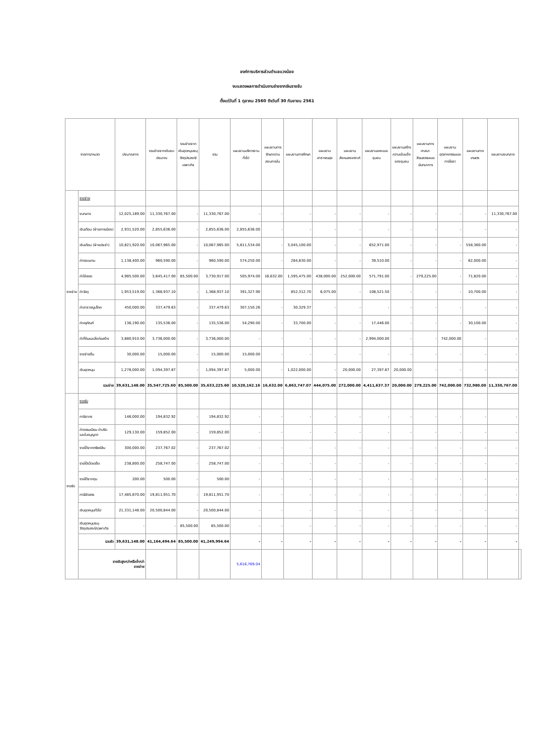องค์การบริหารส่วนตำบลแวงน้อย
งบแสดงผลการดำเนินงานจ่ายจากเงินรายรับ
ตั้งแต่วันที่ 1 ตุลาคม 2560 ถึงวันที่ 30 กันยายน 2561
| รายการ/หมวด | | ประมาณการ | รวมจ่ายจากเงินงบประมาณ | รวมจ่ายจากเงินอุดหนุนระบุวัตถุประสงค์/เฉพาะกิจ | รวม | แผนงานบริหารงานทั่วไป | แผนงานการรักษาความสงบภายใน | แผนงานการศึกษา | แผนงานสาธารณสุข | แผนงานสังคมสงเคราะห์ | แผนงานเคหะและชุมชน | แผนงานสร้างความเข้มแข็งของชุมชน | แผนงานการศาสนาวัฒนธรรมและนันทนาการ | แผนงานอุตสาหกรรมและการโยธา | แผนงานการเกษตร | แผนงานงบกลาง | |
| --- | --- | --- | --- | --- | --- | --- | --- | --- | --- | --- | --- | --- | --- | --- | --- | --- | --- |
| รายจ่าย | รายจ่าย | | | | | | | | | | | | | | | | |
| | งบกลาง | 12,025,189.00 | 11,330,767.00 | - | 11,330,767.00 | - | - | - | - | - | - | - | - | - | - | 11,330,767.00 | |
| | เงินเดือน (ฝ่ายการเมือง) | 2,931,520.00 | 2,855,636.00 | - | 2,855,636.00 | 2,855,636.00 | - | - | - | - | - | - | - | - | - | - | |
| | เงินเดือน (ฝ่ายประจำ) | 10,821,920.00 | 10,067,965.00 | - | 10,067,965.00 | 5,811,534.00 | - | 3,045,100.00 | - | - | 652,971.00 | - | - | - | 558,360.00 | - | |
| | ค่าตอบแทน | 1,138,400.00 | 960,590.00 | - | 960,590.00 | 574,250.00 | - | 284,830.00 | - | - | 39,510.00 | - | - | - | 62,000.00 | - | |
| | ค่าใช้สอย | 4,985,500.00 | 3,645,417.00 | 85,500.00 | 3,730,917.00 | 505,974.00 | 16,632.00 | 1,595,475.00 | 438,000.00 | 252,000.00 | 571,791.00 | - | 279,225.00 | - | 71,820.00 | - | |
| | ค่าวัสดุ | 1,953,519.00 | 1,368,937.10 | - | 1,368,937.10 | 391,327.90 | - | 852,312.70 | 6,075.00 | - | 108,521.50 | - | - | - | 10,700.00 | - | |
| | ค่าสาธารณูปโภค | 450,000.00 | 337,479.63 | - | 337,479.63 | 307,150.26 | - | 30,329.37 | - | - | - | - | - | - | - | - | |
| | ค่าครุภัณฑ์ | 136,190.00 | 135,536.00 | - | 135,536.00 | 54,290.00 | - | 33,700.00 | - | - | 17,446.00 | - | - | - | 30,100.00 | - | |
| | ค่าที่ดินและสิ่งก่อสร้าง | 3,880,910.00 | 3,736,000.00 | - | 3,736,000.00 | - | - | - | - | - | 2,994,000.00 | - | - | 742,000.00 | - | - | |
| | รายจ่ายอื่น | 30,000.00 | 15,000.00 | - | 15,000.00 | 15,000.00 | - | - | - | - | - | - | - | - | - | - | |
| | เงินอุดหนุน | 1,278,000.00 | 1,094,397.87 | - | 1,094,397.87 | 5,000.00 | - | 1,022,000.00 | - | 20,000.00 | 27,397.87 | 20,000.00 | - | - | - | - | |
| | รวมจ่าย | 39,631,148.00 | 35,547,725.60 | 85,500.00 | 35,633,225.60 | 10,520,162.16 | 16,632.00 | 6,863,747.07 | 444,075.00 | 272,000.00 | 4,411,637.37 | 20,000.00 | 279,225.00 | 742,000.00 | 732,980.00 | 11,330,767.00 | |
| รายรับ | รายรับ | | | | | | | | | | | | | | | | |
| | ภาษีอากร | 146,000.00 | 194,832.92 | - | 194,832.92 | - | - | - | - | - | - | - | - | - | - | - | |
| | ค่าธรรมเนียม ค่าปรับ และใบอนุญาต | 129,130.00 | 159,852.00 | - | 159,852.00 | - | - | - | - | - | - | - | - | - | - | - | |
| | รายได้จากทรัพย์สิน | 300,000.00 | 237,767.02 | - | 237,767.02 | - | - | - | - | - | - | - | - | - | - | - | |
| | รายได้เบ็ดเตล็ด | 238,800.00 | 258,747.00 | - | 258,747.00 | - | - | - | - | - | - | - | - | - | - | - | |
| | รายได้จากทุน | 200.00 | 500.00 | - | 500.00 | - | - | - | - | - | - | - | - | - | - | - | |
| | ภาษีจัดสรร | 17,485,870.00 | 19,811,951.70 | - | 19,811,951.70 | - | - | - | - | - | - | - | - | - | - | - | |
| | เงินอุดหนุนทั่วไป | 21,331,148.00 | 20,500,844.00 | - | 20,500,844.00 | - | - | - | - | - | - | - | - | - | - | - | |
| | เงินอุดหนุนระบุ วัตถุประสงค์/เฉพาะกิจ | - | - | 85,500.00 | 85,500.00 | - | - | - | - | - | - | - | - | - | - | - | |
| | รวมรับ | 39,631,148.00 | 41,164,494.64 | 85,500.00 | 41,249,994.64 | - | - | - | - | - | - | - | - | - | - | - | |
| | รายรับสูงกว่าหรือต่ำกว่า รายจ่าย | | | | | 5,616,769.04 | | | | | | | | | | | |